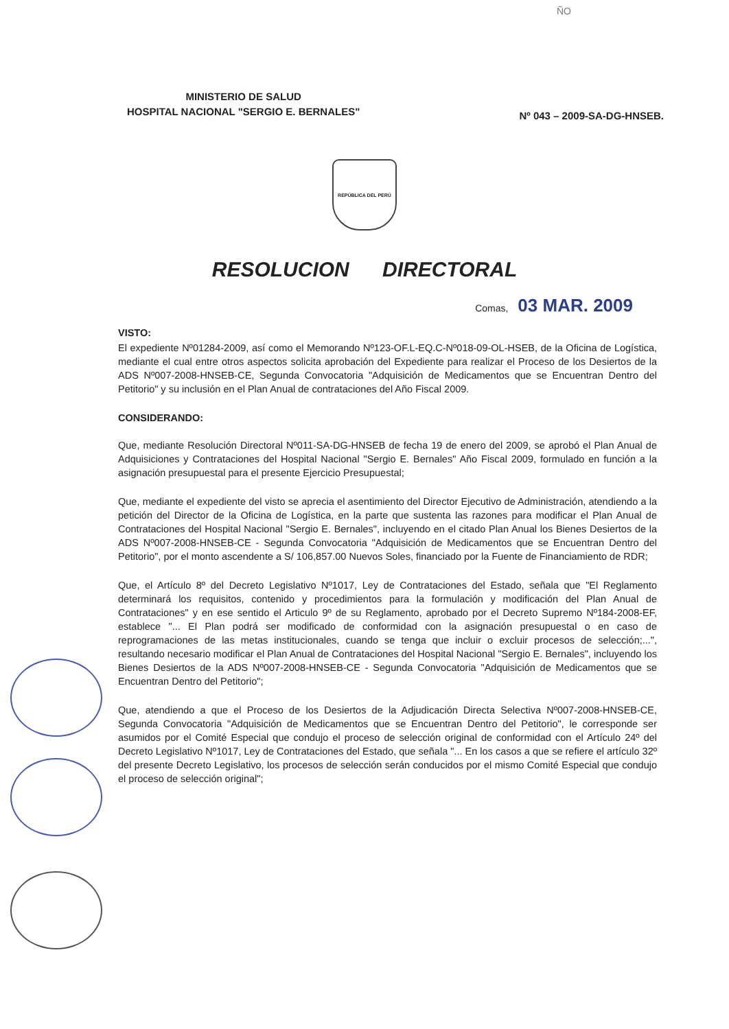ÑO
MINISTERIO DE SALUD
HOSPITAL NACIONAL "SERGIO E. BERNALES"
Nº 043 – 2009-SA-DG-HNSEB.
REPÚBLICA DEL PERÚ
RESOLUCION DIRECTORAL
Comas, 03 MAR. 2009
VISTO:
El expediente Nº01284-2009, así como el Memorando Nº123-OF.L-EQ.C-Nº018-09-OL-HSEB, de la Oficina de Logística, mediante el cual entre otros aspectos solicita aprobación del Expediente para realizar el Proceso de los Desiertos de la ADS Nº007-2008-HNSEB-CE, Segunda Convocatoria "Adquisición de Medicamentos que se Encuentran Dentro del Petitorio" y su inclusión en el Plan Anual de contrataciones del Año Fiscal 2009.
CONSIDERANDO:
Que, mediante Resolución Directoral Nº011-SA-DG-HNSEB de fecha 19 de enero del 2009, se aprobó el Plan Anual de Adquisiciones y Contrataciones del Hospital Nacional "Sergio E. Bernales" Año Fiscal 2009, formulado en función a la asignación presupuestal para el presente Ejercicio Presupuestal;
Que, mediante el expediente del visto se aprecia el asentimiento del Director Ejecutivo de Administración, atendiendo a la petición del Director de la Oficina de Logística, en la parte que sustenta las razones para modificar el Plan Anual de Contrataciones del Hospital Nacional "Sergio E. Bernales", incluyendo en el citado Plan Anual los Bienes Desiertos de la ADS Nº007-2008-HNSEB-CE - Segunda Convocatoria "Adquisición de Medicamentos que se Encuentran Dentro del Petitorio", por el monto ascendente a S/ 106,857.00 Nuevos Soles, financiado por la Fuente de Financiamiento de RDR;
Que, el Artículo 8º del Decreto Legislativo Nº1017, Ley de Contrataciones del Estado, señala que "El Reglamento determinará los requisitos, contenido y procedimientos para la formulación y modificación del Plan Anual de Contrataciones" y en ese sentido el Articulo 9º de su Reglamento, aprobado por el Decreto Supremo Nº184-2008-EF, establece "... El Plan podrá ser modificado de conformidad con la asignación presupuestal o en caso de reprogramaciones de las metas institucionales, cuando se tenga que incluir o excluir procesos de selección;...", resultando necesario modificar el Plan Anual de Contrataciones del Hospital Nacional "Sergio E. Bernales", incluyendo los Bienes Desiertos de la ADS Nº007-2008-HNSEB-CE - Segunda Convocatoria "Adquisición de Medicamentos que se Encuentran Dentro del Petitorio";
Que, atendiendo a que el Proceso de los Desiertos de la Adjudicación Directa Selectiva Nº007-2008-HNSEB-CE, Segunda Convocatoria "Adquisición de Medicamentos que se Encuentran Dentro del Petitorio", le corresponde ser asumidos por el Comité Especial que condujo el proceso de selección original de conformidad con el Artículo 24º del Decreto Legislativo Nº1017, Ley de Contrataciones del Estado, que señala "... En los casos a que se refiere el artículo 32º del presente Decreto Legislativo, los procesos de selección serán conducidos por el mismo Comité Especial que condujo el proceso de selección original";